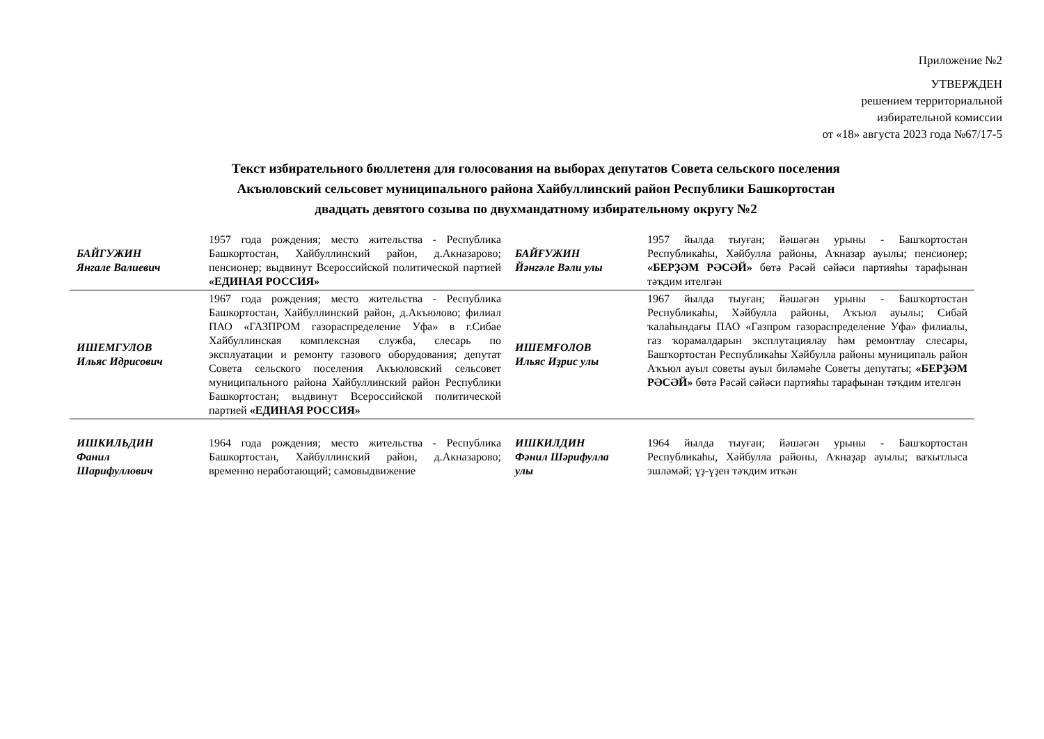Приложение №2
УТВЕРЖДЕН
решением территориальной
избирательной комиссии
от «18» августа 2023 года №67/17-5
Текст избирательного бюллетеня для голосования на выборах депутатов Совета сельского поселения
Акъюловский сельсовет муниципального района Хайбуллинский район Республики Башкортостан
двадцать девятого созыва по двухмандатному избирательному округу №2
| БАЙГУЖИН Янгале Валиевич | 1957 года рождения; место жительства - Республика Башкортостан, Хайбуллинский район, д.Акназарово; пенсионер; выдвинут Всероссийской политической партией «ЕДИНАЯ РОССИЯ» | БАЙҒУЖИН Йәнгәле Вәли улы | 1957 йылда тыуған; йәшәгән урыны - Башҡортостан Республикаһы, Хәйбулла районы, Аҡназар ауылы; пенсионер; «БЕРҘӘМ РӘСӘЙ» бөтә Рәсәй сәйәси партияһы тарафынан тәҡдим ителгән |
| ИШЕМГУЛОВ Ильяс Идрисович | 1967 года рождения; место жительства - Республика Башкортостан, Хайбуллинский район, д.Акъюлово; филиал ПАО «ГАЗПРОМ газораспределение Уфа» в г.Сибае Хайбуллинская комплексная служба, слесарь по эксплуатации и ремонту газового оборудования; депутат Совета сельского поселения Акъюловский сельсовет муниципального района Хайбуллинский район Республики Башкортостан; выдвинут Всероссийской политической партией «ЕДИНАЯ РОССИЯ» | ИШЕМҒОЛОВ Ильяс Иҙрис улы | 1967 йылда тыуған; йәшәгән урыны - Башҡортостан Республикаһы, Хәйбулла районы, Аҡъюл ауылы; Сибай ҡалаһындағы ПАО «Газпром газораспределение Уфа» филиалы, газ ҡорамалдарын эксплутациялау һәм ремонтлау слесары, Башҡортостан Республикаһы Хәйбулла районы муниципаль район Аҡъюл ауыл советы ауыл биләмәһе Советы депутаты; «БЕРҘӘМ РӘСӘЙ» бөтә Рәсәй сәйәси партияһы тарафынан тәҡдим ителгән |
| ИШКИЛЬДИН Фанил Шарифуллович | 1964 года рождения; место жительства - Республика Башкортостан, Хайбуллинский район, д.Акназарово; временно неработающий; самовыдвижение | ИШКИЛДИН Фәнил Шәрифулла улы | 1964 йылда тыуған; йәшәгән урыны - Башҡортостан Республикаһы, Хәйбулла районы, Аҡнаҙар ауылы; ваҡытлыса эшләмәй; үҙ-үҙен тәҡдим иткән |